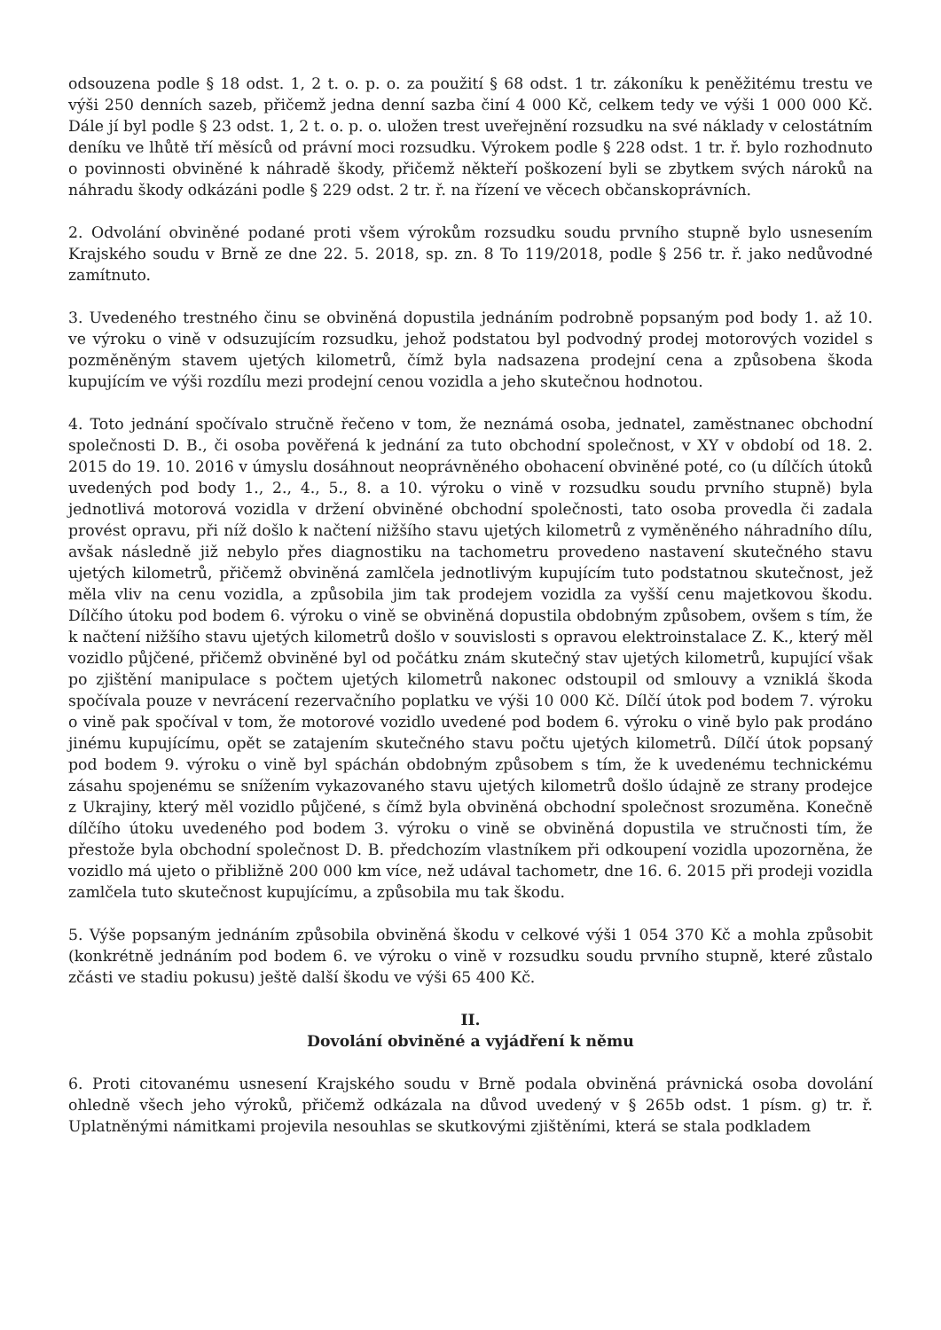odsouzena podle § 18 odst. 1, 2 t. o. p. o. za použití § 68 odst. 1 tr. zákoníku k peněžitému trestu ve výši 250 denních sazeb, přičemž jedna denní sazba činí 4 000 Kč, celkem tedy ve výši 1 000 000 Kč. Dále jí byl podle § 23 odst. 1, 2 t. o. p. o. uložen trest uveřejnění rozsudku na své náklady v celostátním deníku ve lhůtě tří měsíců od právní moci rozsudku. Výrokem podle § 228 odst. 1 tr. ř. bylo rozhodnuto o povinnosti obviněné k náhradě škody, přičemž někteří poškození byli se zbytkem svých nároků na náhradu škody odkázáni podle § 229 odst. 2 tr. ř. na řízení ve věcech občanskoprávních.
2. Odvolání obviněné podané proti všem výrokům rozsudku soudu prvního stupně bylo usnesením Krajského soudu v Brně ze dne 22. 5. 2018, sp. zn. 8 To 119/2018, podle § 256 tr. ř. jako nedůvodné zamítnuto.
3. Uvedeného trestného činu se obviněná dopustila jednáním podrobně popsaným pod body 1. až 10. ve výroku o vině v odsuzujícím rozsudku, jehož podstatou byl podvodný prodej motorových vozidel s pozměněným stavem ujetých kilometrů, čímž byla nadsazena prodejní cena a způsobena škoda kupujícím ve výši rozdílu mezi prodejní cenou vozidla a jeho skutečnou hodnotou.
4. Toto jednání spočívalo stručně řečeno v tom, že neznámá osoba, jednatel, zaměstnanec obchodní společnosti D. B., či osoba pověřená k jednání za tuto obchodní společnost, v XY v období od 18. 2. 2015 do 19. 10. 2016 v úmyslu dosáhnout neoprávněného obohacení obviněné poté, co (u dílčích útoků uvedených pod body 1., 2., 4., 5., 8. a 10. výroku o vině v rozsudku soudu prvního stupně) byla jednotlivá motorová vozidla v držení obviněné obchodní společnosti, tato osoba provedla či zadala provést opravu, při níž došlo k načtení nižšího stavu ujetých kilometrů z vyměněného náhradního dílu, avšak následně již nebylo přes diagnostiku na tachometru provedeno nastavení skutečného stavu ujetých kilometrů, přičemž obviněná zamlčela jednotlivým kupujícím tuto podstatnou skutečnost, jež měla vliv na cenu vozidla, a způsobila jim tak prodejem vozidla za vyšší cenu majetkovou škodu. Dílčího útoku pod bodem 6. výroku o vině se obviněná dopustila obdobným způsobem, ovšem s tím, že k načtení nižšího stavu ujetých kilometrů došlo v souvislosti s opravou elektroinstalace Z. K., který měl vozidlo půjčené, přičemž obviněné byl od počátku znám skutečný stav ujetých kilometrů, kupující však po zjištění manipulace s počtem ujetých kilometrů nakonec odstoupil od smlouvy a vzniklá škoda spočívala pouze v nevrácení rezervačního poplatku ve výši 10 000 Kč. Dílčí útok pod bodem 7. výroku o vině pak spočíval v tom, že motorové vozidlo uvedené pod bodem 6. výroku o vině bylo pak prodáno jinému kupujícímu, opět se zatajením skutečného stavu počtu ujetých kilometrů. Dílčí útok popsaný pod bodem 9. výroku o vině byl spáchán obdobným způsobem s tím, že k uvedenému technickému zásahu spojenému se snížením vykazovaného stavu ujetých kilometrů došlo údajně ze strany prodejce z Ukrajiny, který měl vozidlo půjčené, s čímž byla obviněná obchodní společnost srozuměna. Konečně dílčího útoku uvedeného pod bodem 3. výroku o vině se obviněná dopustila ve stručnosti tím, že přestože byla obchodní společnost D. B. předchozím vlastníkem při odkoupení vozidla upozorněna, že vozidlo má ujeto o přibližně 200 000 km více, než udával tachometr, dne 16. 6. 2015 při prodeji vozidla zamlčela tuto skutečnost kupujícímu, a způsobila mu tak škodu.
5. Výše popsaným jednáním způsobila obviněná škodu v celkové výši 1 054 370 Kč a mohla způsobit (konkrétně jednáním pod bodem 6. ve výroku o vině v rozsudku soudu prvního stupně, které zůstalo zčásti ve stadiu pokusu) ještě další škodu ve výši 65 400 Kč.
II.
Dovolání obviněné a vyjádření k němu
6. Proti citovanému usnesení Krajského soudu v Brně podala obviněná právnická osoba dovolání ohledně všech jeho výroků, přičemž odkázala na důvod uvedený v § 265b odst. 1 písm. g) tr. ř. Uplatněnými námitkami projevila nesouhlas se skutkovými zjištěními, která se stala podkladem